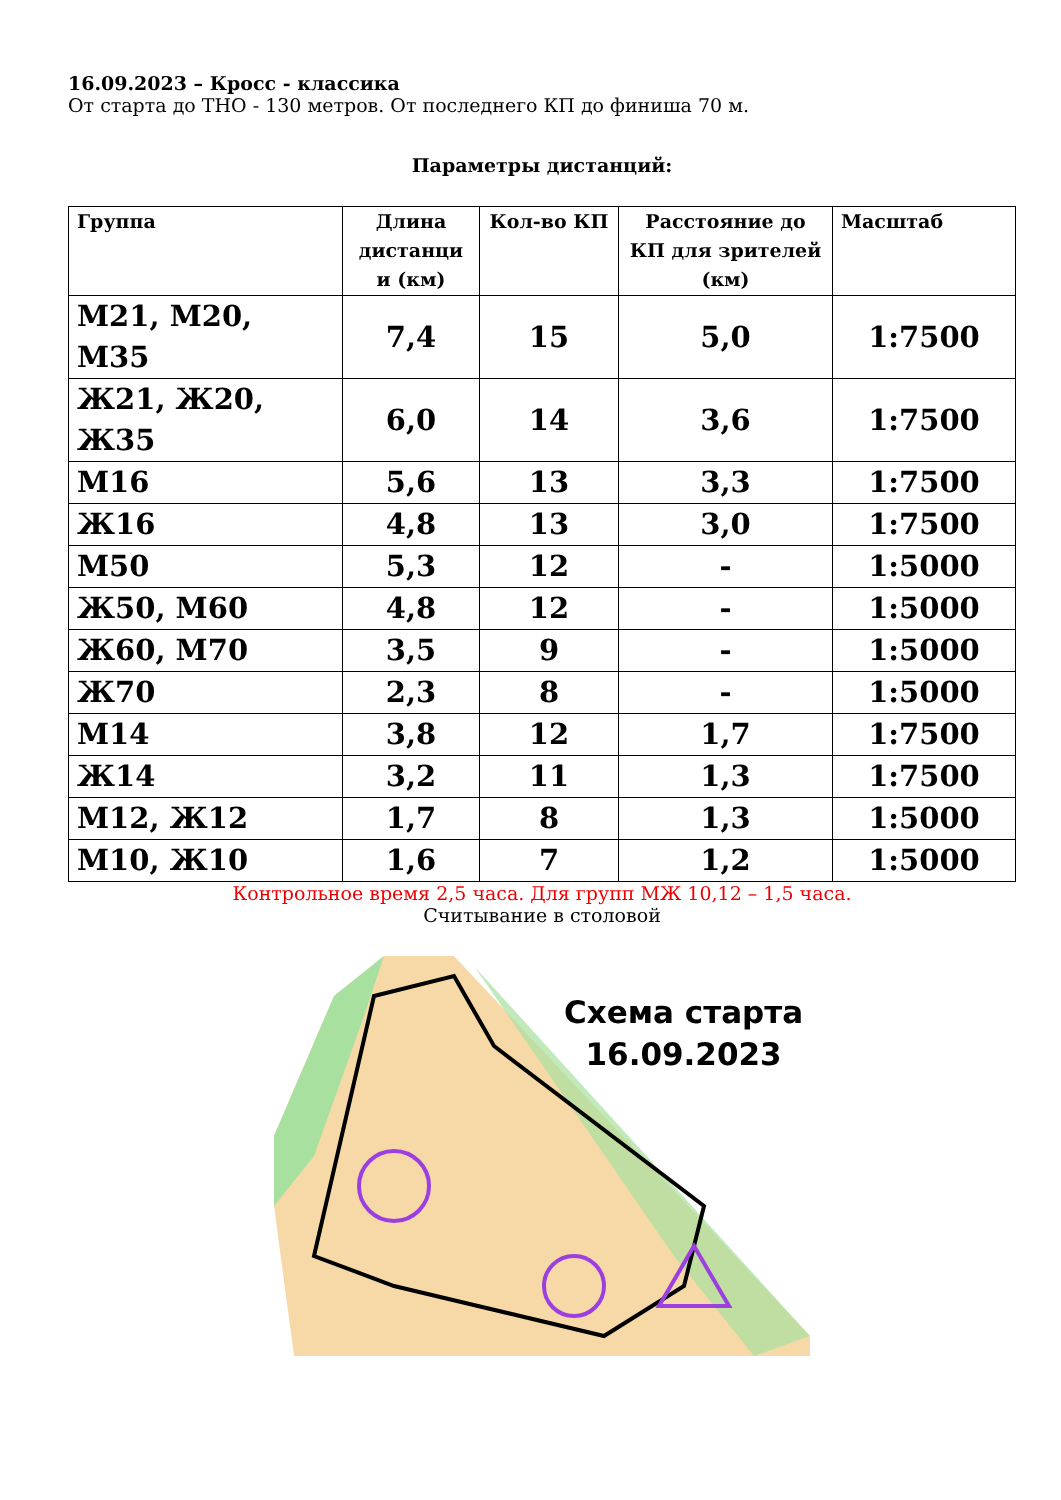16.09.2023 – Кросс - классика
От старта до ТНО - 130 метров. От последнего КП до финиша 70 м.
Параметры дистанций:
| Группа | Длина дистанци и (км) | Кол-во КП | Расстояние до КП для зрителей (км) | Масштаб |
| --- | --- | --- | --- | --- |
| М21, М20, М35 | 7,4 | 15 | 5,0 | 1:7500 |
| Ж21, Ж20, Ж35 | 6,0 | 14 | 3,6 | 1:7500 |
| М16 | 5,6 | 13 | 3,3 | 1:7500 |
| Ж16 | 4,8 | 13 | 3,0 | 1:7500 |
| М50 | 5,3 | 12 | - | 1:5000 |
| Ж50, М60 | 4,8 | 12 | - | 1:5000 |
| Ж60, М70 | 3,5 | 9 | - | 1:5000 |
| Ж70 | 2,3 | 8 | - | 1:5000 |
| М14 | 3,8 | 12 | 1,7 | 1:7500 |
| Ж14 | 3,2 | 11 | 1,3 | 1:7500 |
| М12, Ж12 | 1,7 | 8 | 1,3 | 1:5000 |
| М10, Ж10 | 1,6 | 7 | 1,2 | 1:5000 |
Контрольное время 2,5 часа. Для групп МЖ 10,12 – 1,5 часа.
Считывание в столовой
Схема старта
16.09.2023